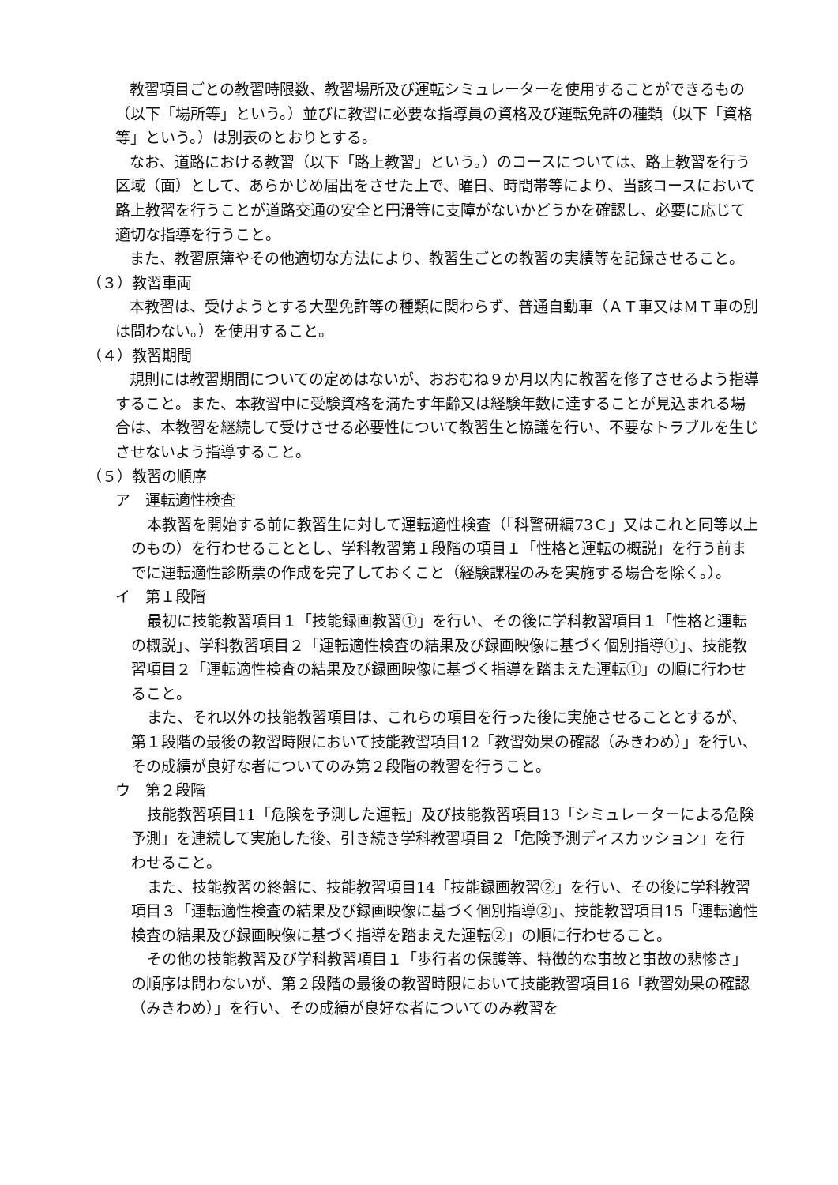教習項目ごとの教習時限数、教習場所及び運転シミュレーターを使用することができるもの（以下「場所等」という。）並びに教習に必要な指導員の資格及び運転免許の種類（以下「資格等」という。）は別表のとおりとする。
なお、道路における教習（以下「路上教習」という。）のコースについては、路上教習を行う区域（面）として、あらかじめ届出をさせた上で、曜日、時間帯等により、当該コースにおいて路上教習を行うことが道路交通の安全と円滑等に支障がないかどうかを確認し、必要に応じて適切な指導を行うこと。
また、教習原簿やその他適切な方法により、教習生ごとの教習の実績等を記録させること。
（３）教習車両
本教習は、受けようとする大型免許等の種類に関わらず、普通自動車（ＡＴ車又はＭＴ車の別は問わない。）を使用すること。
（４）教習期間
規則には教習期間についての定めはないが、おおむね９か月以内に教習を修了させるよう指導すること。また、本教習中に受験資格を満たす年齢又は経験年数に達することが見込まれる場合は、本教習を継続して受けさせる必要性について教習生と協議を行い、不要なトラブルを生じさせないよう指導すること。
（５）教習の順序
ア　運転適性検査
本教習を開始する前に教習生に対して運転適性検査（「科警研編73Ｃ」又はこれと同等以上のもの）を行わせることとし、学科教習第１段階の項目１「性格と運転の概説」を行う前までに運転適性診断票の作成を完了しておくこと（経験課程のみを実施する場合を除く。）。
イ　第１段階
最初に技能教習項目１「技能録画教習①」を行い、その後に学科教習項目１「性格と運転の概説」、学科教習項目２「運転適性検査の結果及び録画映像に基づく個別指導①」、技能教習項目２「運転適性検査の結果及び録画映像に基づく指導を踏まえた運転①」の順に行わせること。
また、それ以外の技能教習項目は、これらの項目を行った後に実施させることとするが、第１段階の最後の教習時限において技能教習項目12「教習効果の確認（みきわめ）」を行い、その成績が良好な者についてのみ第２段階の教習を行うこと。
ウ　第２段階
技能教習項目11「危険を予測した運転」及び技能教習項目13「シミュレーターによる危険予測」を連続して実施した後、引き続き学科教習項目２「危険予測ディスカッション」を行わせること。
また、技能教習の終盤に、技能教習項目14「技能録画教習②」を行い、その後に学科教習項目３「運転適性検査の結果及び録画映像に基づく個別指導②」、技能教習項目15「運転適性検査の結果及び録画映像に基づく指導を踏まえた運転②」の順に行わせること。
その他の技能教習及び学科教習項目１「歩行者の保護等、特徴的な事故と事故の悲惨さ」の順序は問わないが、第２段階の最後の教習時限において技能教習項目16「教習効果の確認（みきわめ）」を行い、その成績が良好な者についてのみ教習を